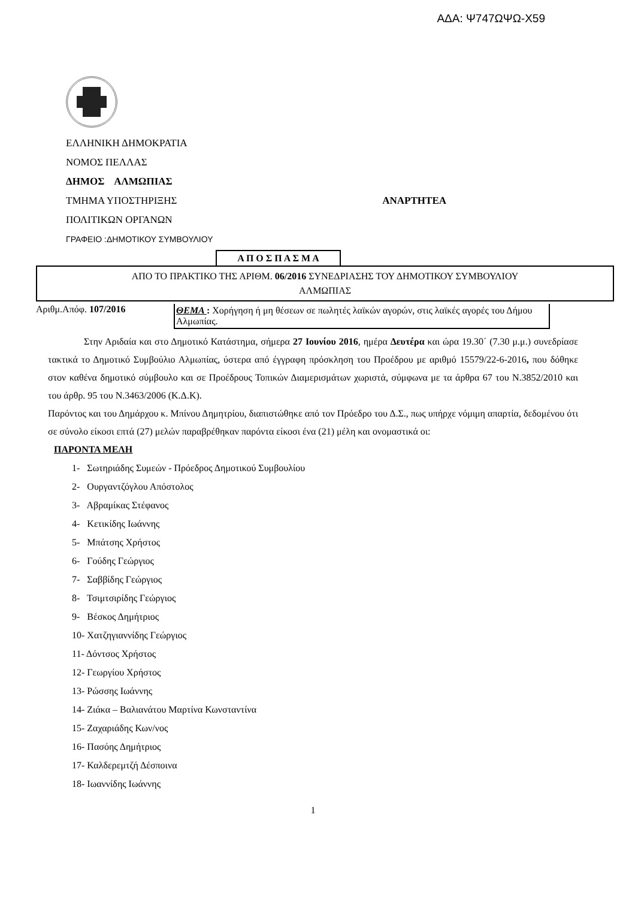ΑΔΑ: Ψ747ΩΨΩ-Χ59
ΕΛΛΗΝΙΚΗ ΔΗΜΟΚΡΑΤΙΑ
ΝΟΜΟΣ ΠΕΛΛΑΣ
ΔΗΜΟΣ ΑΛΜΩΠΙΑΣ
ΤΜΗΜΑ ΥΠΟΣΤΗΡΙΞΗΣ ΑΝΑΡΤΗΤΕΑ
ΠΟΛΙΤΙΚΩΝ ΟΡΓΑΝΩΝ
ΓΡΑΦΕΙΟ :ΔΗΜΟΤΙΚΟΥ ΣΥΜΒΟΥΛΙΟΥ
Α Π Ο Σ Π Α Σ Μ Α
ΑΠΟ ΤΟ ΠΡΑΚΤΙΚΟ ΤΗΣ ΑΡΙΘΜ. 06/2016 ΣΥΝΕΔΡΙΑΣΗΣ ΤΟΥ ΔΗΜΟΤΙΚΟΥ ΣΥΜΒΟΥΛΙΟΥ
ΑΛΜΩΠΙΑΣ
Αριθμ.Απόφ. 107/2016 ΘΕΜΑ : Χορήγηση ή μη θέσεων σε πωλητές λαϊκών αγορών, στις λαϊκές αγορές του Δήμου Αλμωπίας.
Στην Αριδαία και στο Δημοτικό Κατάστημα, σήμερα 27 Ιουνίου 2016, ημέρα Δευτέρα και ώρα 19.30΄ (7.30 μ.μ.) συνεδρίασε τακτικά το Δημοτικό Συμβούλιο Αλμωπίας, ύστερα από έγγραφη πρόσκληση του Προέδρου με αριθμό 15579/22-6-2016, που δόθηκε στον καθένα δημοτικό σύμβουλο και σε Προέδρους Τοπικών Διαμερισμάτων χωριστά, σύμφωνα με τα άρθρα 67 του Ν.3852/2010 και του άρθρ. 95 του Ν.3463/2006 (Κ.Δ.Κ).
Παρόντος και του Δημάρχου κ. Μπίνου Δημητρίου, διαπιστώθηκε από τον Πρόεδρο του Δ.Σ., πως υπήρχε νόμιμη απαρτία, δεδομένου ότι σε σύνολο είκοσι επτά (27) μελών παραβρέθηκαν παρόντα είκοσι ένα (21) μέλη και ονομαστικά οι:
ΠΑΡΟΝΤΑ ΜΕΛΗ
1- Σωτηριάδης Συμεών - Πρόεδρος Δημοτικού Συμβουλίου
2- Ουργαντζόγλου Απόστολος
3- Αβραμίκας Στέφανος
4- Κετικίδης Ιωάννης
5- Μπάτσης Χρήστος
6- Γούδης Γεώργιος
7- Σαββίδης Γεώργιος
8- Τσιμτσιρίδης Γεώργιος
9- Βέσκος Δημήτριος
10- Χατζηγιαννίδης Γεώργιος
11- Δόντσος Χρήστος
12- Γεωργίου Χρήστος
13- Ρώσσης Ιωάννης
14- Ζιάκα – Βαλιανάτου Μαρτίνα Κωνσταντίνα
15- Ζαχαριάδης Κων/νος
16- Πασόης Δημήτριος
17- Καλδερεμτζή Δέσποινα
18- Ιωαννίδης Ιωάννης
1